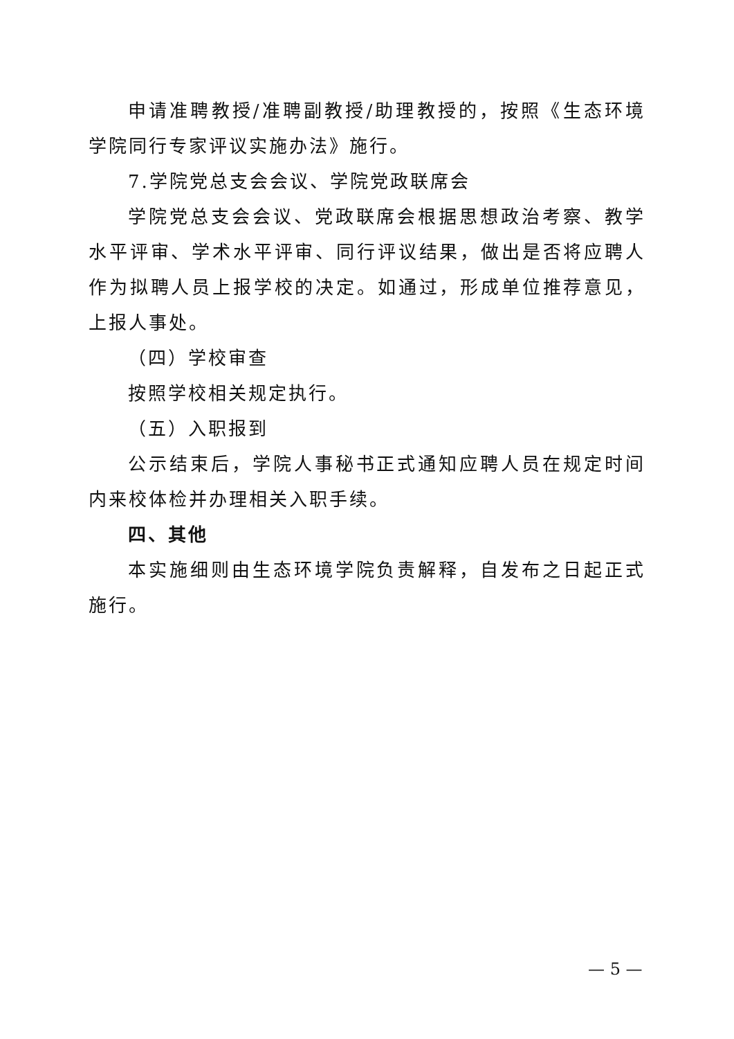申请准聘教授/准聘副教授/助理教授的，按照《生态环境学院同行专家评议实施办法》施行。
7.学院党总支会会议、学院党政联席会
学院党总支会会议、党政联席会根据思想政治考察、教学水平评审、学术水平评审、同行评议结果，做出是否将应聘人作为拟聘人员上报学校的决定。如通过，形成单位推荐意见，上报人事处。
（四）学校审查
按照学校相关规定执行。
（五）入职报到
公示结束后，学院人事秘书正式通知应聘人员在规定时间内来校体检并办理相关入职手续。
四、其他
本实施细则由生态环境学院负责解释，自发布之日起正式施行。
— 5 —